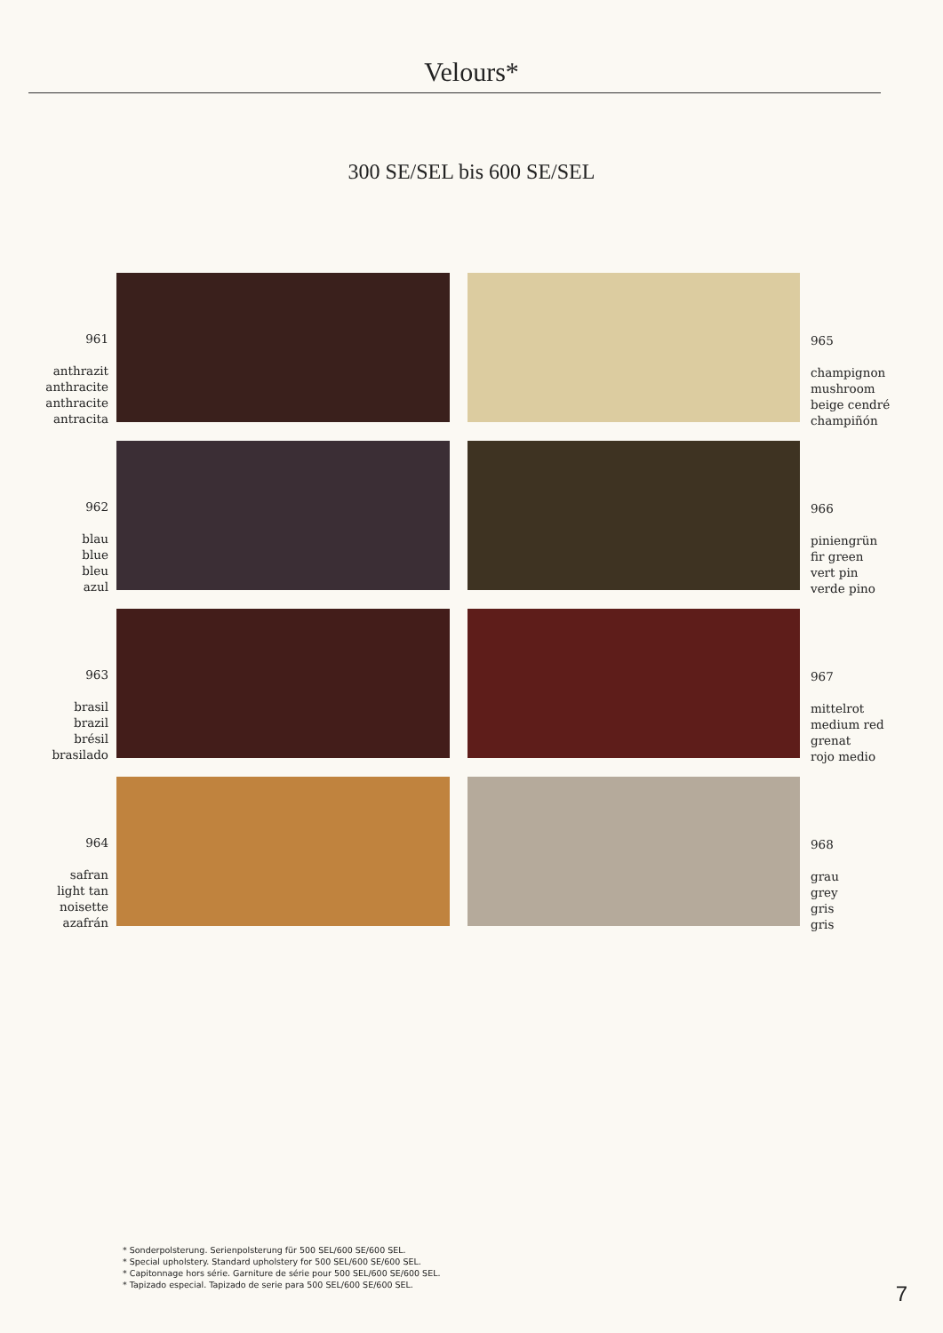Velours*
300 SE/SEL bis 600 SE/SEL
961
anthrazit
anthracite
anthracite
antracita
965
champignon
mushroom
beige cendré
champiñón
962
blau
blue
bleu
azul
966
piniengrün
fir green
vert pin
verde pino
963
brasil
brazil
brésil
brasilado
967
mittelrot
medium red
grenat
rojo medio
964
safran
light tan
noisette
azafrán
968
grau
grey
gris
gris
* Sonderpolsterung. Serienpolsterung für 500 SEL/600 SE/600 SEL.
* Special upholstery. Standard upholstery for 500 SEL/600 SE/600 SEL.
* Capitonnage hors série. Garniture de série pour 500 SEL/600 SE/600 SEL.
* Tapizado especial. Tapizado de serie para 500 SEL/600 SE/600 SEL.
7